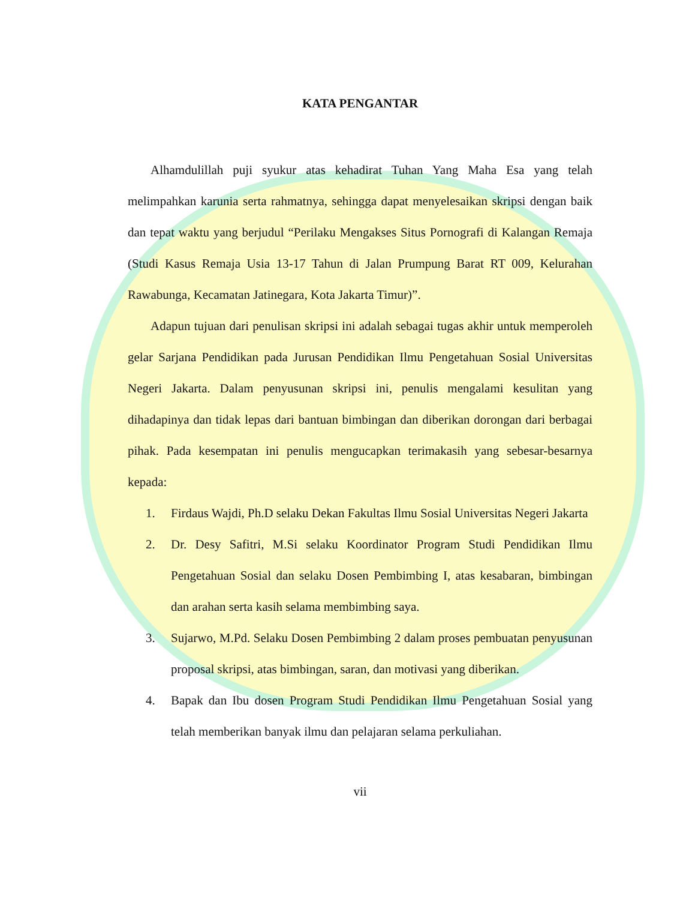KATA PENGANTAR
Alhamdulillah puji syukur atas kehadirat Tuhan Yang Maha Esa yang telah melimpahkan karunia serta rahmatnya, sehingga dapat menyelesaikan skripsi dengan baik dan tepat waktu yang berjudul “Perilaku Mengakses Situs Pornografi di Kalangan Remaja (Studi Kasus Remaja Usia 13-17 Tahun di Jalan Prumpung Barat RT 009, Kelurahan Rawabunga, Kecamatan Jatinegara, Kota Jakarta Timur)”.
Adapun tujuan dari penulisan skripsi ini adalah sebagai tugas akhir untuk memperoleh gelar Sarjana Pendidikan pada Jurusan Pendidikan Ilmu Pengetahuan Sosial Universitas Negeri Jakarta. Dalam penyusunan skripsi ini, penulis mengalami kesulitan yang dihadapinya dan tidak lepas dari bantuan bimbingan dan diberikan dorongan dari berbagai pihak. Pada kesempatan ini penulis mengucapkan terimakasih yang sebesar-besarnya kepada:
1. Firdaus Wajdi, Ph.D selaku Dekan Fakultas Ilmu Sosial Universitas Negeri Jakarta
2. Dr. Desy Safitri, M.Si selaku Koordinator Program Studi Pendidikan Ilmu Pengetahuan Sosial dan selaku Dosen Pembimbing I, atas kesabaran, bimbingan dan arahan serta kasih selama membimbing saya.
3. Sujarwo, M.Pd. Selaku Dosen Pembimbing 2 dalam proses pembuatan penyusunan proposal skripsi, atas bimbingan, saran, dan motivasi yang diberikan.
4. Bapak dan Ibu dosen Program Studi Pendidikan Ilmu Pengetahuan Sosial yang telah memberikan banyak ilmu dan pelajaran selama perkuliahan.
vii